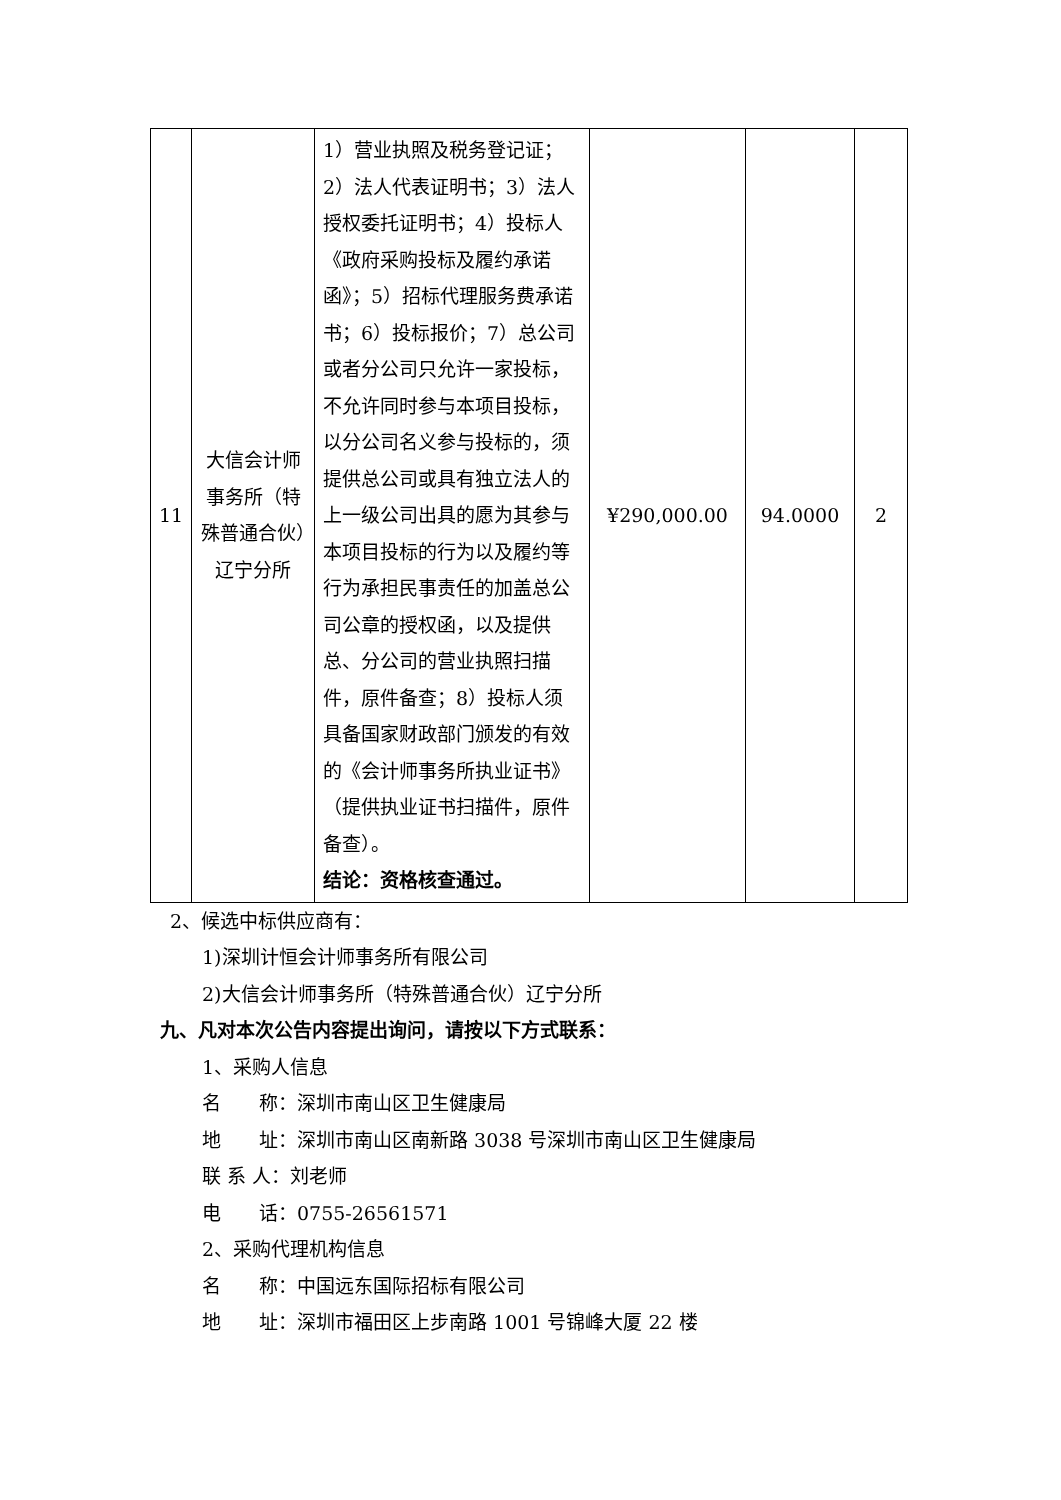| 11 | 大信会计师事务所（特殊普通合伙）辽宁分所 | 1）营业执照及税务登记证；2）法人代表证明书；3）法人授权委托证明书；4）投标人《政府采购投标及履约承诺函》；5）招标代理服务费承诺书；6）投标报价；7）总公司或者分公司只允许一家投标，不允许同时参与本项目投标，以分公司名义参与投标的，须提供总公司或具有独立法人的上一级公司出具的愿为其参与本项目投标的行为以及履约等行为承担民事责任的加盖总公司公章的授权函，以及提供总、分公司的营业执照扫描件，原件备查；8）投标人须具备国家财政部门颁发的有效的《会计师事务所执业证书》（提供执业证书扫描件，原件备查）。 结论：资格核查通过。 | ¥290,000.00 | 94.0000 | 2 |
2、候选中标供应商有：
1)深圳计恒会计师事务所有限公司
2)大信会计师事务所（特殊普通合伙）辽宁分所
九、凡对本次公告内容提出询问，请按以下方式联系：
1、采购人信息
名　　称：深圳市南山区卫生健康局
地　　址：深圳市南山区南新路 3038 号深圳市南山区卫生健康局
联 系 人：刘老师
电　　话：0755-26561571
2、采购代理机构信息
名　　称：中国远东国际招标有限公司
地　　址：深圳市福田区上步南路 1001 号锦峰大厦 22 楼